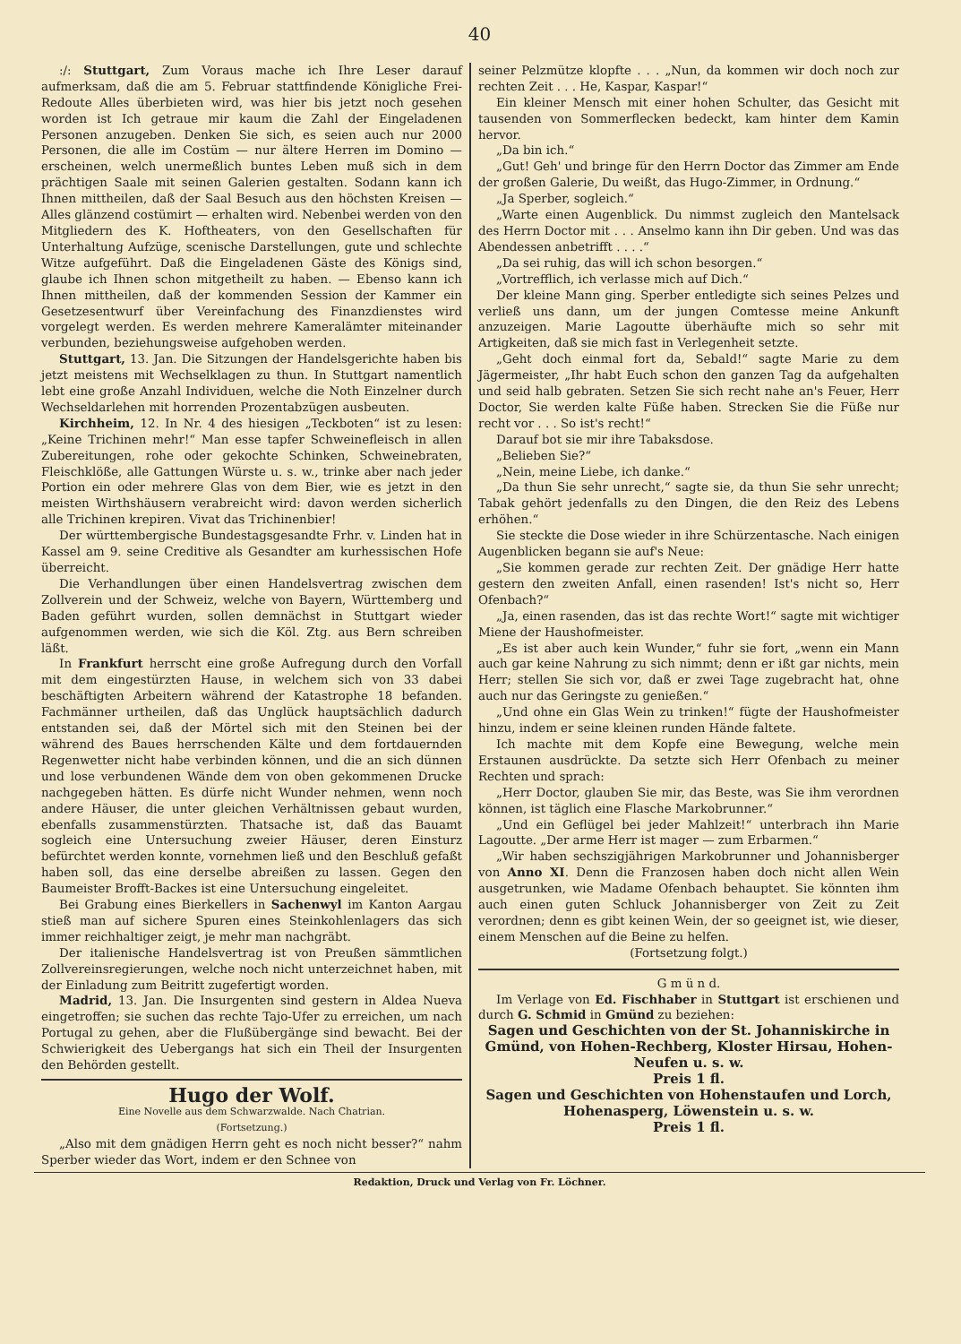40
:/: Stuttgart, Zum Voraus mache ich Ihre Leser darauf aufmerksam, daß die am 5. Februar stattfindende Königliche Frei-Redoute Alles überbieten wird, was hier bis jetzt noch gesehen worden ist Ich getraue mir kaum die Zahl der Eingeladenen Personen anzugeben. Denken Sie sich, es seien auch nur 2000 Personen, die alle im Costüm — nur ältere Herren im Domino — erscheinen, welch unermeßlich buntes Leben muß sich in dem prächtigen Saale mit seinen Galerien gestalten. Sodann kann ich Ihnen mittheilen, daß der Saal Besuch aus den höchsten Kreisen — Alles glänzend costümirt — erhalten wird. Nebenbei werden von den Mitgliedern des K. Hoftheaters, von den Gesellschaften für Unterhaltung Aufzüge, scenische Darstellungen, gute und schlechte Witze aufgeführt. Daß die Eingeladenen Gäste des Königs sind, glaube ich Ihnen schon mitgetheilt zu haben. — Ebenso kann ich Ihnen mittheilen, daß der kommenden Session der Kammer ein Gesetzesentwurf über Vereinfachung des Finanzdienstes wird vorgelegt werden. Es werden mehrere Kameralämter miteinander verbunden, beziehungsweise aufgehoben werden.
Stuttgart, 13. Jan. Die Sitzungen der Handelsgerichte haben bis jetzt meistens mit Wechselklagen zu thun. In Stuttgart namentlich lebt eine große Anzahl Individuen, welche die Noth Einzelner durch Wechseldarlehen mit horrenden Prozentabzügen ausbeuten.
Kirchheim, 12. In Nr. 4 des hiesigen „Teckboten“ ist zu lesen: „Keine Trichinen mehr!“ Man esse tapfer Schweinefleisch in allen Zubereitungen, rohe oder gekochte Schinken, Schweinebraten, Fleischklöße, alle Gattungen Würste u. s. w., trinke aber nach jeder Portion ein oder mehrere Glas von dem Bier, wie es jetzt in den meisten Wirthshäusern verabreicht wird: davon werden sicherlich alle Trichinen krepiren. Vivat das Trichinenbier!
Der württembergische Bundestagsgesandte Frhr. v. Linden hat in Kassel am 9. seine Creditive als Gesandter am kurhessischen Hofe überreicht.
Die Verhandlungen über einen Handelsvertrag zwischen dem Zollverein und der Schweiz, welche von Bayern, Württemberg und Baden geführt wurden, sollen demnächst in Stuttgart wieder aufgenommen werden, wie sich die Köl. Ztg. aus Bern schreiben läßt.
In Frankfurt herrscht eine große Aufregung durch den Vorfall mit dem eingestürzten Hause, in welchem sich von 33 dabei beschäftigten Arbeitern während der Katastrophe 18 befanden. Fachmänner urtheilen, daß das Unglück hauptsächlich dadurch entstanden sei, daß der Mörtel sich mit den Steinen bei der während des Baues herrschenden Kälte und dem fortdauernden Regenwetter nicht habe verbinden können, und die an sich dünnen und lose verbundenen Wände dem von oben gekommenen Drucke nachgegeben hätten. Es dürfe nicht Wunder nehmen, wenn noch andere Häuser, die unter gleichen Verhältnissen gebaut wurden, ebenfalls zusammenstürzten. Thatsache ist, daß das Bauamt sogleich eine Untersuchung zweier Häuser, deren Einsturz befürchtet werden konnte, vornehmen ließ und den Beschluß gefaßt haben soll, das eine derselbe abreißen zu lassen. Gegen den Baumeister Brofft-Backes ist eine Untersuchung eingeleitet.
Bei Grabung eines Bierkellers in Sachenwyl im Kanton Aargau stieß man auf sichere Spuren eines Steinkohlenlagers das sich immer reichhaltiger zeigt, je mehr man nachgräbt.
Der italienische Handelsvertrag ist von Preußen sämmtlichen Zollvereinsregierungen, welche noch nicht unterzeichnet haben, mit der Einladung zum Beitritt zugefertigt worden.
Madrid, 13. Jan. Die Insurgenten sind gestern in Aldea Nueva eingetroffen; sie suchen das rechte Tajo-Ufer zu erreichen, um nach Portugal zu gehen, aber die Flußübergänge sind bewacht. Bei der Schwierigkeit des Uebergangs hat sich ein Theil der Insurgenten den Behörden gestellt.
Hugo der Wolf.
Eine Novelle aus dem Schwarzwalde. Nach Chatrian.
(Fortsetzung.)
„Also mit dem gnädigen Herrn geht es noch nicht besser?“ nahm Sperber wieder das Wort, indem er den Schnee von
seiner Pelzmütze klopfte . . . „Nun, da kommen wir doch noch zur rechten Zeit . . . He, Kaspar, Kaspar!“
Ein kleiner Mensch mit einer hohen Schulter, das Gesicht mit tausenden von Sommerflecken bedeckt, kam hinter dem Kamin hervor.
„Da bin ich.“
„Gut! Geh' und bringe für den Herrn Doctor das Zimmer am Ende der großen Galerie, Du weißt, das Hugo-Zimmer, in Ordnung.“
„Ja Sperber, sogleich.“
„Warte einen Augenblick. Du nimmst zugleich den Mantelsack des Herrn Doctor mit . . . Anselmo kann ihn Dir geben. Und was das Abendessen anbetrifft . . . .“
„Da sei ruhig, das will ich schon besorgen.“
„Vortrefflich, ich verlasse mich auf Dich.“
Der kleine Mann ging. Sperber entledigte sich seines Pelzes und verließ uns dann, um der jungen Comtesse meine Ankunft anzuzeigen. Marie Lagoutte überhäufte mich so sehr mit Artigkeiten, daß sie mich fast in Verlegenheit setzte.
„Geht doch einmal fort da, Sebald!“ sagte Marie zu dem Jägermeister, „Ihr habt Euch schon den ganzen Tag da aufgehalten und seid halb gebraten. Setzen Sie sich recht nahe an's Feuer, Herr Doctor, Sie werden kalte Füße haben. Strecken Sie die Füße nur recht vor . . . So ist's recht!“
Darauf bot sie mir ihre Tabaksdose.
„Belieben Sie?“
„Nein, meine Liebe, ich danke.“
„Da thun Sie sehr unrecht,“ sagte sie, da thun Sie sehr unrecht; Tabak gehört jedenfalls zu den Dingen, die den Reiz des Lebens erhöhen.“
Sie steckte die Dose wieder in ihre Schürzentasche. Nach einigen Augenblicken begann sie auf's Neue:
„Sie kommen gerade zur rechten Zeit. Der gnädige Herr hatte gestern den zweiten Anfall, einen rasenden! Ist's nicht so, Herr Ofenbach?“
„Ja, einen rasenden, das ist das rechte Wort!“ sagte mit wichtiger Miene der Haushofmeister.
„Es ist aber auch kein Wunder,“ fuhr sie fort, „wenn ein Mann auch gar keine Nahrung zu sich nimmt; denn er ißt gar nichts, mein Herr; stellen Sie sich vor, daß er zwei Tage zugebracht hat, ohne auch nur das Geringste zu genießen.“
„Und ohne ein Glas Wein zu trinken!“ fügte der Haushofmeister hinzu, indem er seine kleinen runden Hände faltete.
Ich machte mit dem Kopfe eine Bewegung, welche mein Erstaunen ausdrückte. Da setzte sich Herr Ofenbach zu meiner Rechten und sprach:
„Herr Doctor, glauben Sie mir, das Beste, was Sie ihm verordnen können, ist täglich eine Flasche Markobrunner.“
„Und ein Geflügel bei jeder Mahlzeit!“ unterbrach ihn Marie Lagoutte. „Der arme Herr ist mager — zum Erbarmen.“
„Wir haben sechszigjährigen Markobrunner und Johannisberger von Anno XI. Denn die Franzosen haben doch nicht allen Wein ausgetrunken, wie Madame Ofenbach behauptet. Sie könnten ihm auch einen guten Schluck Johannisberger von Zeit zu Zeit verordnen; denn es gibt keinen Wein, der so geeignet ist, wie dieser, einem Menschen auf die Beine zu helfen.
(Fortsetzung folgt.)
G m ü n d.
Im Verlage von Ed. Fischhaber in Stuttgart ist erschienen und durch G. Schmid in Gmünd zu beziehen:
Sagen und Geschichten von der St. Johanniskirche in Gmünd, von Hohen-Rechberg, Kloster Hirsau, Hohen-Neufen u. s. w.
Preis 1 fl.
Sagen und Geschichten von Hohenstaufen und Lorch, Hohenasperg, Löwenstein u. s. w.
Preis 1 fl.
Redaktion, Druck und Verlag von Fr. Löchner.